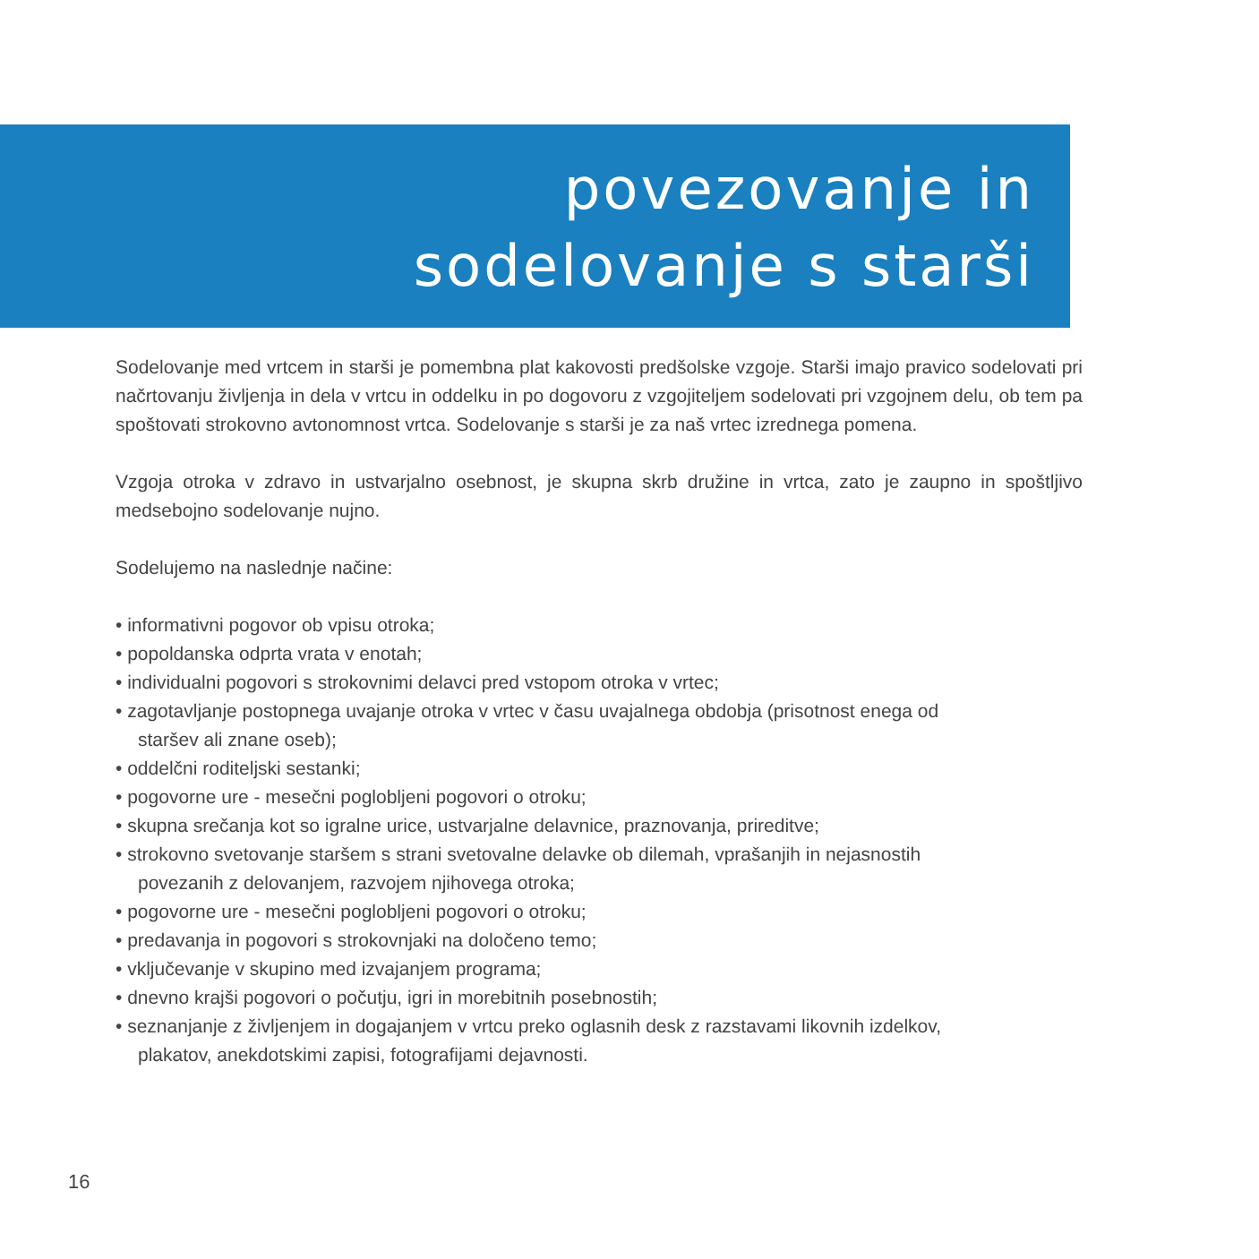povezovanje in
sodelovanje s starši
Sodelovanje med vrtcem in starši je pomembna plat kakovosti predšolske vzgoje. Starši imajo pravico sodelovati pri načrtovanju življenja in dela v vrtcu in oddelku in po dogovoru z vzgojiteljem sodelovati pri vzgojnem delu, ob tem pa spoštovati strokovno avtonomnost vrtca. Sodelovanje s starši je za naš vrtec izrednega pomena.
Vzgoja otroka v zdravo in ustvarjalno osebnost, je skupna skrb družine in vrtca, zato je zaupno in spoštljivo medsebojno sodelovanje nujno.
Sodelujemo na naslednje načine:
• informativni pogovor ob vpisu otroka;
• popoldanska odprta vrata v enotah;
• individualni pogovori s strokovnimi delavci pred vstopom otroka v vrtec;
• zagotavljanje postopnega uvajanje otroka v vrtec v času uvajalnega obdobja (prisotnost enega od staršev ali znane oseb);
• oddelčni roditeljski sestanki;
• pogovorne ure - mesečni poglobljeni pogovori o otroku;
• skupna srečanja kot so igralne urice, ustvarjalne delavnice, praznovanja, prireditve;
• strokovno svetovanje staršem s strani svetovalne delavke ob dilemah, vprašanjih in nejasnostih povezanih z delovanjem, razvojem njihovega otroka;
• pogovorne ure - mesečni poglobljeni pogovori o otroku;
• predavanja in pogovori s strokovnjaki na določeno temo;
• vključevanje v skupino med izvajanjem programa;
• dnevno krajši pogovori o počutju, igri in morebitnih posebnostih;
• seznanjanje z življenjem in dogajanjem v vrtcu preko oglasnih desk z razstavami likovnih izdelkov, plakatov, anekdotskimi zapisi, fotografijami dejavnosti.
16